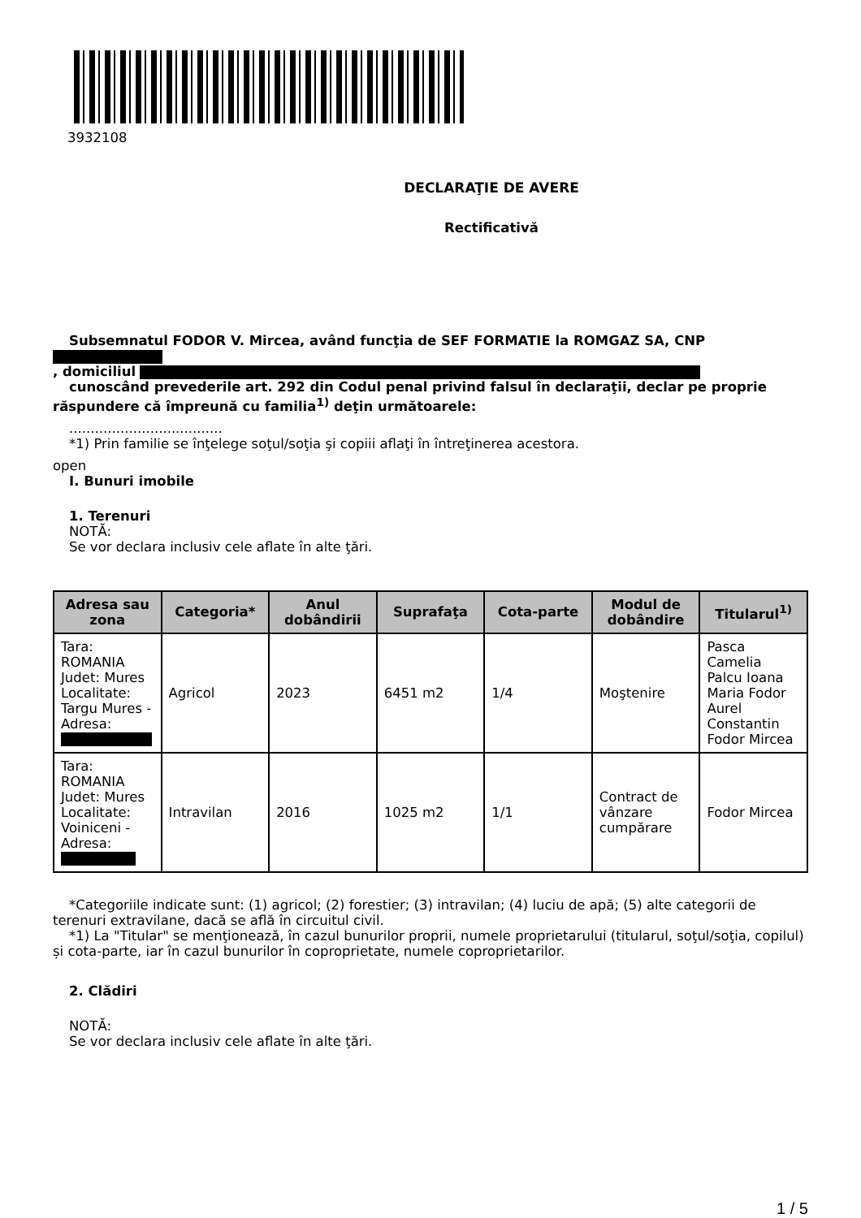3932108
DECLARAŢIE DE AVERE
Rectificativă
Subsemnatul FODOR V. Mircea, având funcţia de SEF FORMATIE la ROMGAZ SA, CNP
, domiciliul
cunoscând prevederile art. 292 din Codul penal privind falsul în declaraţii, declar pe proprie răspundere că împreună cu familia<sup>1)</sup> deţin următoarele:
....................................
*1) Prin familie se înţelege soţul/soţia şi copiii aflaţi în întreţinerea acestora.
open
I. Bunuri imobile
1. Terenuri
NOTĂ:
Se vor declara inclusiv cele aflate în alte ţări.
| Adresa sau zona | Categoria* | Anul dobândirii | Suprafaţa | Cota-parte | Modul de dobândire | Titularul<sup>1)</sup> |
| --- | --- | --- | --- | --- | --- | --- |
| Tara: ROMANIA Judet: Mures Localitate: Targu Mures - Adresa: | Agricol | 2023 | 6451 m2 | 1/4 | Moştenire | Pasca Camelia Palcu Ioana Maria Fodor Aurel Constantin Fodor Mircea |
| Tara: ROMANIA Judet: Mures Localitate: Voiniceni - Adresa: | Intravilan | 2016 | 1025 m2 | 1/1 | Contract de vânzare cumpărare | Fodor Mircea |
*Categoriile indicate sunt: (1) agricol; (2) forestier; (3) intravilan; (4) luciu de apă; (5) alte categorii de terenuri extravilane, dacă se află în circuitul civil.
*1) La "Titular" se menţionează, în cazul bunurilor proprii, numele proprietarului (titularul, soţul/soţia, copilul) și cota-parte, iar în cazul bunurilor în coproprietate, numele coproprietarilor.
2. Clădiri
NOTĂ:
Se vor declara inclusiv cele aflate în alte ţări.
1 / 5